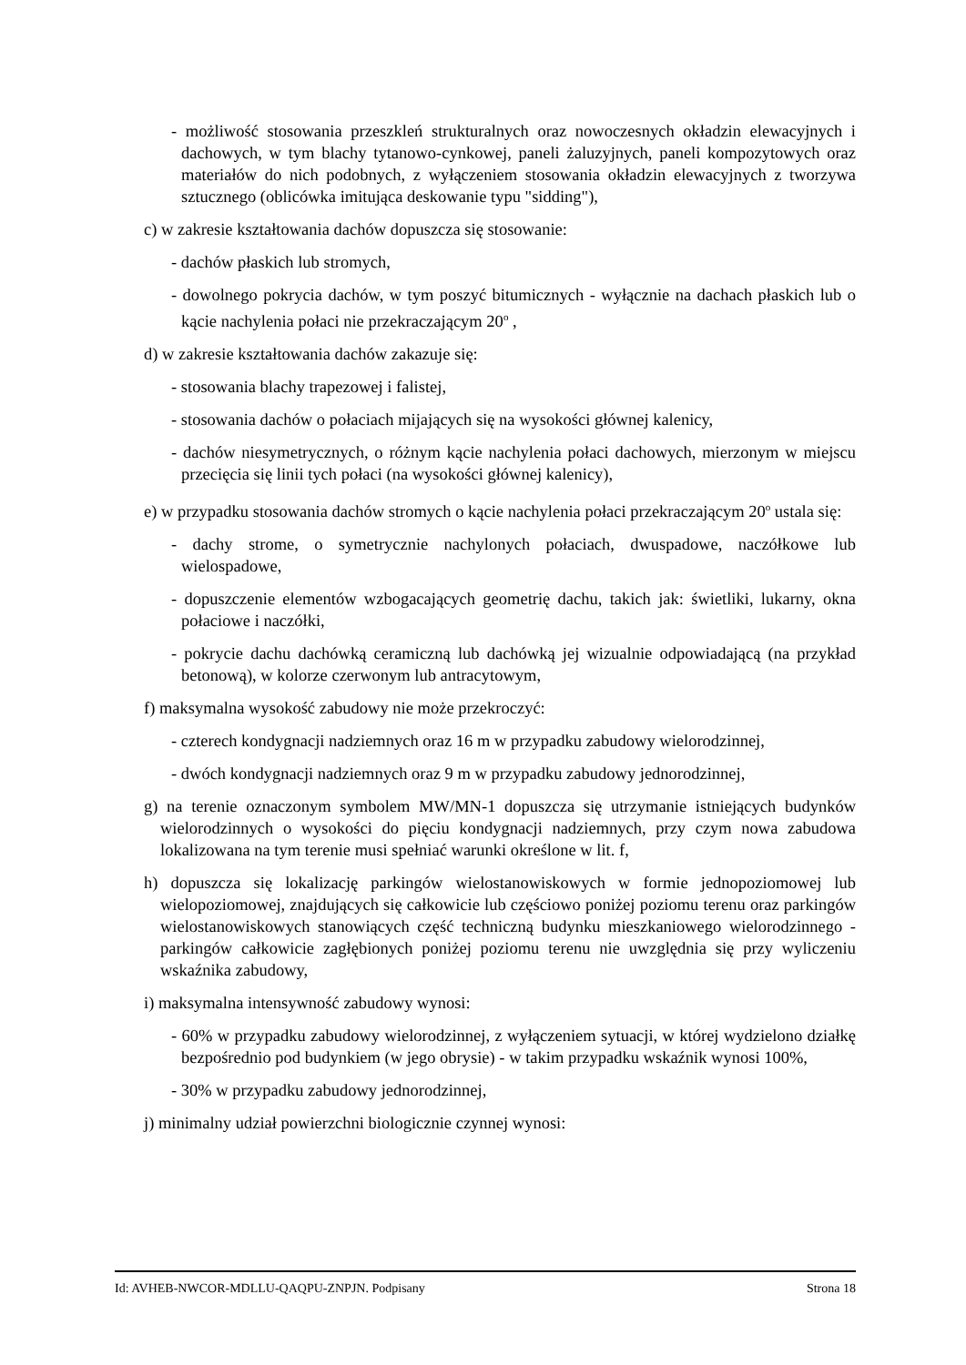- możliwość stosowania przeszkleń strukturalnych oraz nowoczesnych okładzin elewacyjnych i dachowych, w tym blachy tytanowo-cynkowej, paneli żaluzyjnych, paneli kompozytowych oraz materiałów do nich podobnych, z wyłączeniem stosowania okładzin elewacyjnych z tworzywa sztucznego (oblicówka imitująca deskowanie typu "sidding"),
c) w zakresie kształtowania dachów dopuszcza się stosowanie:
- dachów płaskich lub stromych,
- dowolnego pokrycia dachów, w tym poszyć bitumicznych - wyłącznie na dachach płaskich lub o kącie nachylenia połaci nie przekraczającym 20<sup>o</sup> ,
d) w zakresie kształtowania dachów zakazuje się:
- stosowania blachy trapezowej i falistej,
- stosowania dachów o połaciach mijających się na wysokości głównej kalenicy,
- dachów niesymetrycznych, o różnym kącie nachylenia połaci dachowych, mierzonym w miejscu przecięcia się linii tych połaci (na wysokości głównej kalenicy),
e) w przypadku stosowania dachów stromych o kącie nachylenia połaci przekraczającym 20<sup>o</sup> ustala się:
- dachy strome, o symetrycznie nachylonych połaciach, dwuspadowe, naczółkowe lub wielospadowe,
- dopuszczenie elementów wzbogacających geometrię dachu, takich jak: świetliki, lukarny, okna połaciowe i naczółki,
- pokrycie dachu dachówką ceramiczną lub dachówką jej wizualnie odpowiadającą (na przykład betonową), w kolorze czerwonym lub antracytowym,
f) maksymalna wysokość zabudowy nie może przekroczyć:
- czterech kondygnacji nadziemnych oraz 16 m w przypadku zabudowy wielorodzinnej,
- dwóch kondygnacji nadziemnych oraz 9 m w przypadku zabudowy jednorodzinnej,
g) na terenie oznaczonym symbolem MW/MN-1 dopuszcza się utrzymanie istniejących budynków wielorodzinnych o wysokości do pięciu kondygnacji nadziemnych, przy czym nowa zabudowa lokalizowana na tym terenie musi spełniać warunki określone w lit. f,
h) dopuszcza się lokalizację parkingów wielostanowiskowych w formie jednopoziomowej lub wielopoziomowej, znajdujących się całkowicie lub częściowo poniżej poziomu terenu oraz parkingów wielostanowiskowych stanowiących część techniczną budynku mieszkaniowego wielorodzinnego - parkingów całkowicie zagłębionych poniżej poziomu terenu nie uwzględnia się przy wyliczeniu wskaźnika zabudowy,
i) maksymalna intensywność zabudowy wynosi:
- 60% w przypadku zabudowy wielorodzinnej, z wyłączeniem sytuacji, w której wydzielono działkę bezpośrednio pod budynkiem (w jego obrysie) - w takim przypadku wskaźnik wynosi 100%,
- 30% w przypadku zabudowy jednorodzinnej,
j) minimalny udział powierzchni biologicznie czynnej wynosi:
Id: AVHEB-NWCOR-MDLLU-QAQPU-ZNPJN. Podpisany Strona 18